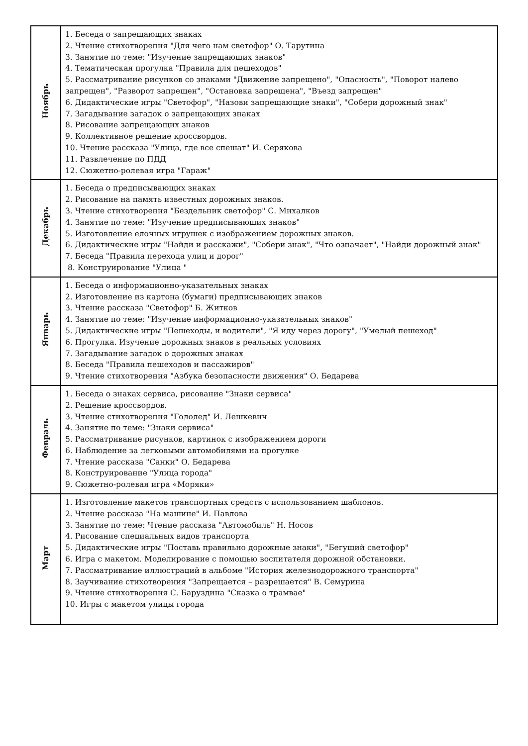| Ноябрь | 1. Беседа о запрещающих знаках 2. Чтение стихотворения "Для чего нам светофор" О. Тарутина 3. Занятие по теме: "Изучение запрещающих знаков" 4. Тематическая прогулка "Правила для пешеходов" 5. Рассматривание рисунков со знаками "Движение запрещено", "Опасность", "Поворот налево запрещен", "Разворот запрещен", "Остановка запрещена", "Въезд запрещен" 6. Дидактические игры "Светофор", "Назови запрещающие знаки", "Собери дорожный знак" 7. Загадывание загадок о запрещающих знаках 8. Рисование запрещающих знаков 9. Коллективное решение кроссвордов. 10. Чтение рассказа "Улица, где все спешат" И. Серякова 11. Развлечение по ПДД 12. Сюжетно-ролевая игра "Гараж" |
| Декабрь | 1. Беседа о предписывающих знаках 2. Рисование на память известных дорожных знаков. 3. Чтение стихотворения "Бездельник светофор" С. Михалков 4. Занятие по теме: "Изучение предписывающих знаков" 5. Изготовление елочных игрушек с изображением дорожных знаков. 6. Дидактические игры "Найди и расскажи", "Собери знак", "Что означает", "Найди дорожный знак" 7. Беседа "Правила перехода улиц и дорог" 8. Конструирование "Улица " |
| Январь | 1. Беседа о информационно-указательных знаках 2. Изготовление из картона (бумаги) предписывающих знаков 3. Чтение рассказа "Светофор" Б. Житков 4. Занятие по теме: "Изучение информационно-указательных знаков" 5. Дидактические игры "Пешеходы, и водители", "Я иду через дорогу", "Умелый пешеход" 6. Прогулка. Изучение дорожных знаков в реальных условиях 7. Загадывание загадок о дорожных знаках 8. Беседа "Правила пешеходов и пассажиров" 9. Чтение стихотворения "Азбука безопасности движения" О. Бедарева |
| Февраль | 1. Беседа о знаках сервиса, рисование "Знаки сервиса" 2. Решение кроссвордов. 3. Чтение стихотворения "Гололед" И. Лешкевич 4. Занятие по теме: "Знаки сервиса" 5. Рассматривание рисунков, картинок с изображением дороги 6. Наблюдение за легковыми автомобилями на прогулке 7. Чтение рассказа "Санки" О. Бедарева 8. Конструирование "Улица города" 9. Сюжетно-ролевая игра «Моряки» |
| Март | 1. Изготовление макетов транспортных средств с использованием шаблонов. 2. Чтение рассказа "На машине" И. Павлова 3. Занятие по теме: Чтение рассказа "Автомобиль" Н. Носов 4. Рисование специальных видов транспорта 5. Дидактические игры "Поставь правильно дорожные знаки", "Бегущий светофор" 6. Игра с макетом. Моделирование с помощью воспитателя дорожной обстановки. 7. Рассматривание иллюстраций в альбоме "История железнодорожного транспорта" 8. Заучивание стихотворения "Запрещается – разрешается" В. Семурина 9. Чтение стихотворения С. Баруздина "Сказка о трамвае" 10. Игры с макетом улицы города |